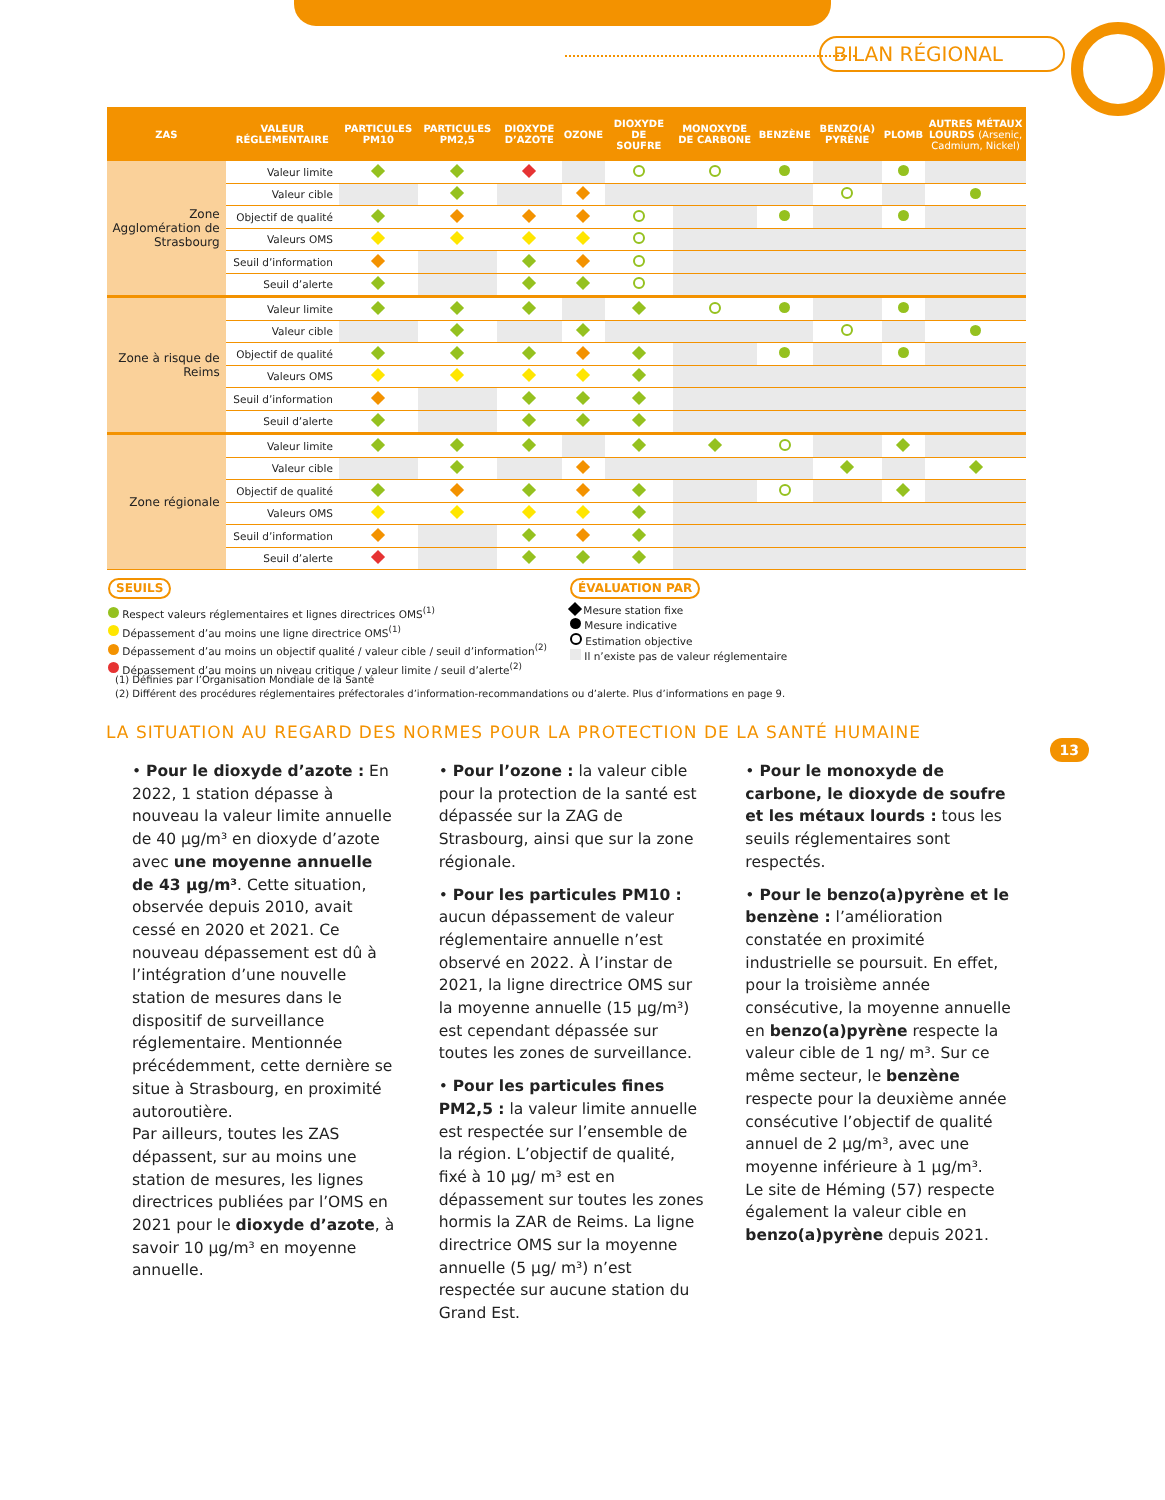BILAN RÉGIONAL
| ZAS | VALEUR RÉGLEMENTAIRE | PARTICULES PM10 | PARTICULES PM2,5 | DIOXYDE D’AZOTE | OZONE | DIOXYDE DE SOUFRE | MONOXYDE DE CARBONE | BENZÈNE | BENZO(A) PYRÈNE | PLOMB | AUTRES MÉTAUX LOURDS (Arsenic, Cadmium, Nickel) |
| --- | --- | --- | --- | --- | --- | --- | --- | --- | --- | --- | --- |
| Zone Agglomération de Strasbourg | Valeur limite | | | | | | | | | | |
| | Valeur cible | | | | | | | | | | |
| | Objectif de qualité | | | | | | | | | | |
| | Valeurs OMS | | | | | | | | | | |
| | Seuil d’information | | | | | | | | | | |
| | Seuil d’alerte | | | | | | | | | | |
| Zone à risque de Reims | Valeur limite | | | | | | | | | | |
| | Valeur cible | | | | | | | | | | |
| | Objectif de qualité | | | | | | | | | | |
| | Valeurs OMS | | | | | | | | | | |
| | Seuil d’information | | | | | | | | | | |
| | Seuil d’alerte | | | | | | | | | | |
| Zone régionale | Valeur limite | | | | | | | | | | |
| | Valeur cible | | | | | | | | | | |
| | Objectif de qualité | | | | | | | | | | |
| | Valeurs OMS | | | | | | | | | | |
| | Seuil d’information | | | | | | | | | | |
| | Seuil d’alerte | | | | | | | | | | |
SEUILS
Respect valeurs réglementaires et lignes directrices OMS<sup>(1)</sup>
Dépassement d’au moins une ligne directrice OMS<sup>(1)</sup>
Dépassement d’au moins un objectif qualité / valeur cible / seuil d’information<sup>(2)</sup>
Dépassement d’au moins un niveau critique / valeur limite / seuil d’alerte<sup>(2)</sup>
ÉVALUATION PAR
Mesure station fixe
Mesure indicative
Estimation objective
Il n’existe pas de valeur réglementaire
(1) Définies par l’Organisation Mondiale de la Santé
(2) Différent des procédures réglementaires préfectorales d’information-recommandations ou d’alerte. Plus d’informations en page 9.
LA SITUATION AU REGARD DES NORMES POUR LA PROTECTION DE LA SANTÉ HUMAINE
13
• Pour le dioxyde d’azote : En 2022, 1 station dépasse à nouveau la valeur limite annuelle de 40 µg/m³ en dioxyde d’azote avec une moyenne annuelle de 43 µg/m³. Cette situation, observée depuis 2010, avait cessé en 2020 et 2021. Ce nouveau dépassement est dû à l’intégration d’une nouvelle station de mesures dans le dispositif de surveillance réglementaire. Mentionnée précédemment, cette dernière se situe à Strasbourg, en proximité autoroutière.
Par ailleurs, toutes les ZAS dépassent, sur au moins une station de mesures, les lignes directrices publiées par l’OMS en 2021 pour le dioxyde d’azote, à savoir 10 µg/m³ en moyenne annuelle.
• Pour l’ozone : la valeur cible pour la protection de la santé est dépassée sur la ZAG de Strasbourg, ainsi que sur la zone régionale.
• Pour les particules PM10 : aucun dépassement de valeur réglementaire annuelle n’est observé en 2022. À l’instar de 2021, la ligne directrice OMS sur la moyenne annuelle (15 µg/m³) est cependant dépassée sur toutes les zones de surveillance.
• Pour les particules fines PM2,5 : la valeur limite annuelle est respectée sur l’ensemble de la région. L’objectif de qualité, fixé à 10 µg/ m³ est en dépassement sur toutes les zones hormis la ZAR de Reims. La ligne directrice OMS sur la moyenne annuelle (5 µg/ m³) n’est respectée sur aucune station du Grand Est.
• Pour le monoxyde de carbone, le dioxyde de soufre et les métaux lourds : tous les seuils réglementaires sont respectés.
• Pour le benzo(a)pyrène et le benzène : l’amélioration constatée en proximité industrielle se poursuit. En effet, pour la troisième année consécutive, la moyenne annuelle en benzo(a)pyrène respecte la valeur cible de 1 ng/ m³. Sur ce même secteur, le benzène respecte pour la deuxième année consécutive l’objectif de qualité annuel de 2 µg/m³, avec une moyenne inférieure à 1 µg/m³.
Le site de Héming (57) respecte également la valeur cible en benzo(a)pyrène depuis 2021.